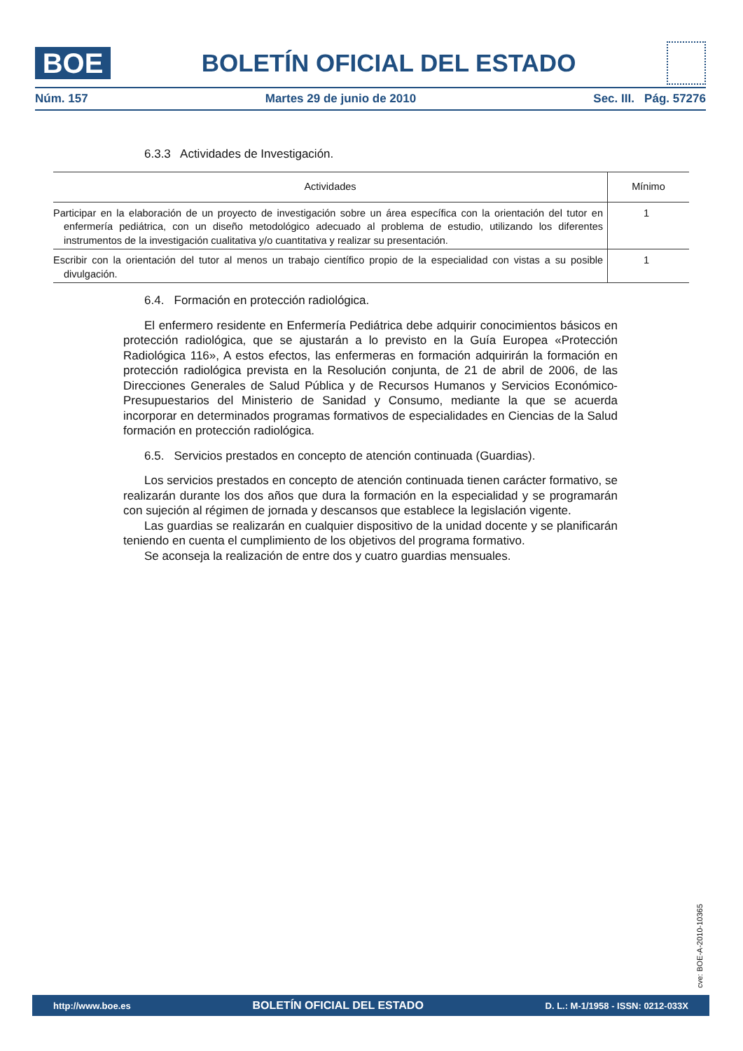BOE
BOLETÍN OFICIAL DEL ESTADO
Núm. 157 Martes 29 de junio de 2010 Sec. III. Pág. 57276
6.3.3 Actividades de Investigación.
| Actividades | Mínimo |
| --- | --- |
| Participar en la elaboración de un proyecto de investigación sobre un área específica con la orientación del tutor en enfermería pediátrica, con un diseño metodológico adecuado al problema de estudio, utilizando los diferentes instrumentos de la investigación cualitativa y/o cuantitativa y realizar su presentación. | 1 |
| Escribir con la orientación del tutor al menos un trabajo científico propio de la especialidad con vistas a su posible divulgación. | 1 |
6.4. Formación en protección radiológica.
El enfermero residente en Enfermería Pediátrica debe adquirir conocimientos básicos en protección radiológica, que se ajustarán a lo previsto en la Guía Europea «Protección Radiológica 116», A estos efectos, las enfermeras en formación adquirirán la formación en protección radiológica prevista en la Resolución conjunta, de 21 de abril de 2006, de las Direcciones Generales de Salud Pública y de Recursos Humanos y Servicios Económico-Presupuestarios del Ministerio de Sanidad y Consumo, mediante la que se acuerda incorporar en determinados programas formativos de especialidades en Ciencias de la Salud formación en protección radiológica.
6.5. Servicios prestados en concepto de atención continuada (Guardias).
Los servicios prestados en concepto de atención continuada tienen carácter formativo, se realizarán durante los dos años que dura la formación en la especialidad y se programarán con sujeción al régimen de jornada y descansos que establece la legislación vigente.
Las guardias se realizarán en cualquier dispositivo de la unidad docente y se planificarán teniendo en cuenta el cumplimiento de los objetivos del programa formativo.
Se aconseja la realización de entre dos y cuatro guardias mensuales.
cve: BOE-A-2010-10365
http://www.boe.es BOLETÍN OFICIAL DEL ESTADO D. L.: M-1/1958 - ISSN: 0212-033X